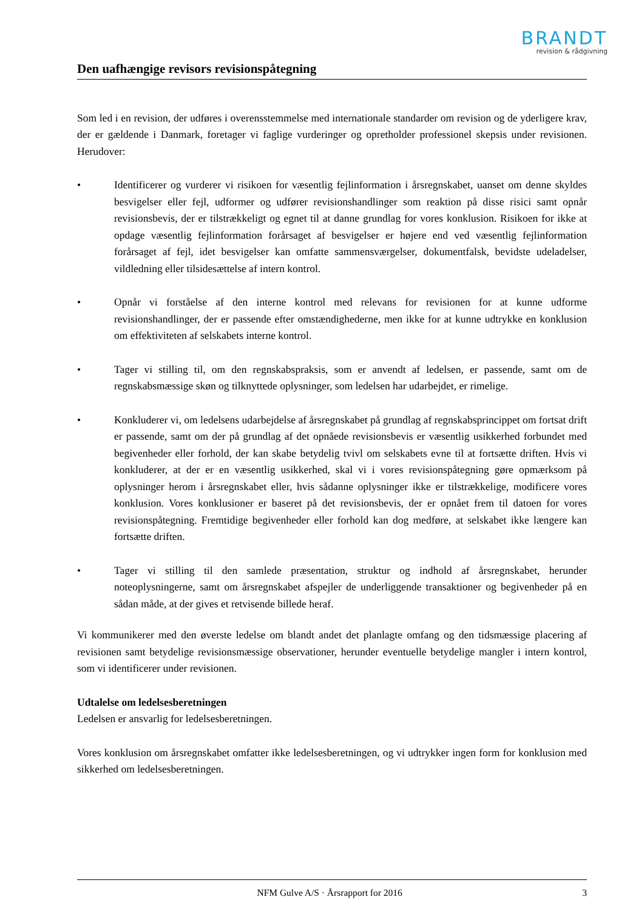BRANDT
revision & rådgivning
Den uafhængige revisors revisionspåtegning
Som led i en revision, der udføres i overensstemmelse med internationale standarder om revision og de yderligere krav, der er gældende i Danmark, foretager vi faglige vurderinger og opretholder professionel skepsis under revisionen. Herudover:
• Identificerer og vurderer vi risikoen for væsentlig fejlinformation i årsregnskabet, uanset om denne skyldes besvigelser eller fejl, udformer og udfører revisionshandlinger som reaktion på disse risici samt opnår revisionsbevis, der er tilstrækkeligt og egnet til at danne grundlag for vores konklusion. Risikoen for ikke at opdage væsentlig fejlinformation forårsaget af besvigelser er højere end ved væsentlig fejlinformation forårsaget af fejl, idet besvigelser kan omfatte sammensværgelser, dokumentfalsk, bevidste udeladelser, vildledning eller tilsidesættelse af intern kontrol.
• Opnår vi forståelse af den interne kontrol med relevans for revisionen for at kunne udforme revisionshandlinger, der er passende efter omstændighederne, men ikke for at kunne udtrykke en konklusion om effektiviteten af selskabets interne kontrol.
• Tager vi stilling til, om den regnskabspraksis, som er anvendt af ledelsen, er passende, samt om de regnskabsmæssige skøn og tilknyttede oplysninger, som ledelsen har udarbejdet, er rimelige.
• Konkluderer vi, om ledelsens udarbejdelse af årsregnskabet på grundlag af regnskabsprincippet om fortsat drift er passende, samt om der på grundlag af det opnåede revisionsbevis er væsentlig usikkerhed forbundet med begivenheder eller forhold, der kan skabe betydelig tvivl om selskabets evne til at fortsætte driften. Hvis vi konkluderer, at der er en væsentlig usikkerhed, skal vi i vores revisionspåtegning gøre opmærksom på oplysninger herom i årsregnskabet eller, hvis sådanne oplysninger ikke er tilstrækkelige, modificere vores konklusion. Vores konklusioner er baseret på det revisionsbevis, der er opnået frem til datoen for vores revisionspåtegning. Fremtidige begivenheder eller forhold kan dog medføre, at selskabet ikke længere kan fortsætte driften.
• Tager vi stilling til den samlede præsentation, struktur og indhold af årsregnskabet, herunder noteoplysningerne, samt om årsregnskabet afspejler de underliggende transaktioner og begivenheder på en sådan måde, at der gives et retvisende billede heraf.
Vi kommunikerer med den øverste ledelse om blandt andet det planlagte omfang og den tidsmæssige placering af revisionen samt betydelige revisionsmæssige observationer, herunder eventuelle betydelige mangler i intern kontrol, som vi identificerer under revisionen.
Udtalelse om ledelsesberetningen
Ledelsen er ansvarlig for ledelsesberetningen.
Vores konklusion om årsregnskabet omfatter ikke ledelsesberetningen, og vi udtrykker ingen form for konklusion med sikkerhed om ledelsesberetningen.
NFM Gulve A/S · Årsrapport for 2016 3